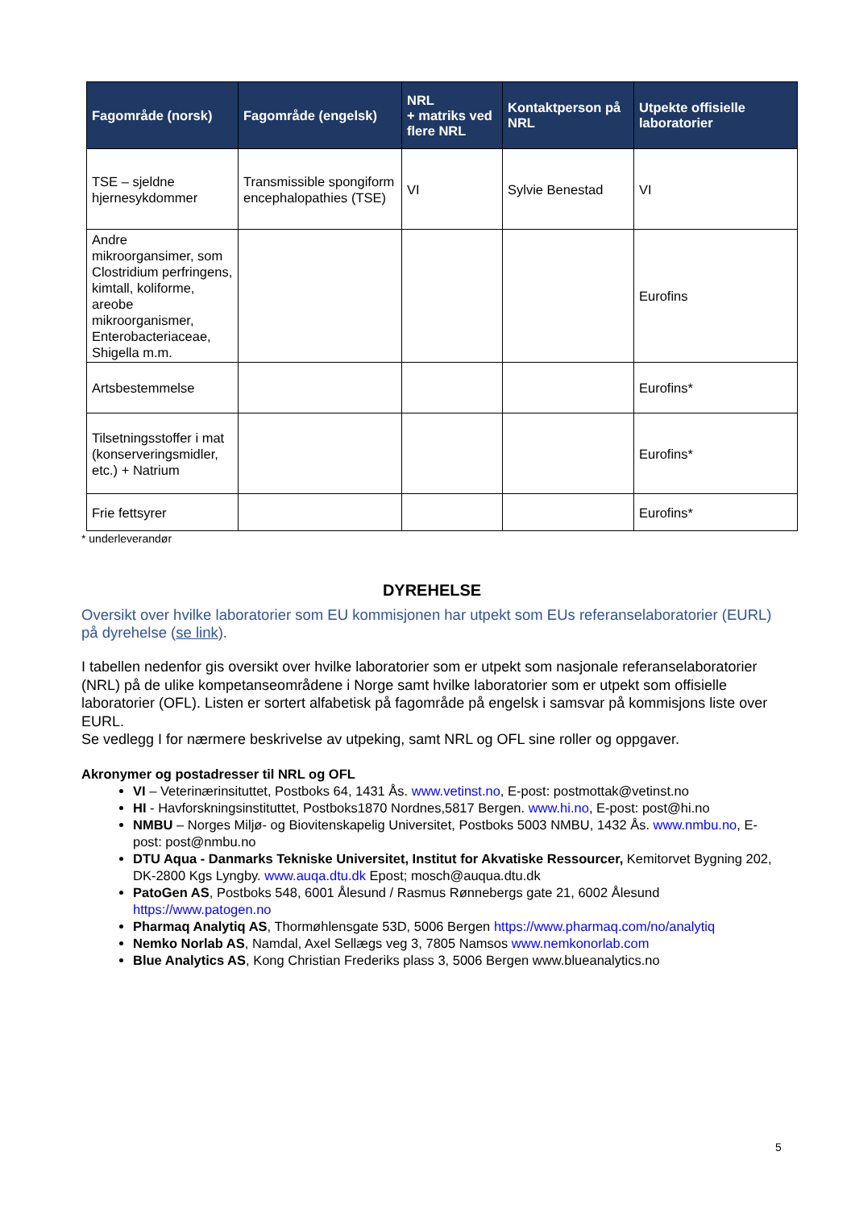| Fagområde (norsk) | Fagområde (engelsk) | NRL + matriks ved flere NRL | Kontaktperson på NRL | Utpekte offisielle laboratorier |
| --- | --- | --- | --- | --- |
| TSE – sjeldne hjernesykdommer | Transmissible spongiform encephalopathies (TSE) | VI | Sylvie Benestad | VI |
| Andre mikroorgansimer, som Clostridium perfringens, kimtall, koliforme, areobe mikroorganismer, Enterobacteriaceae, Shigella m.m. | | | | Eurofins |
| Artsbestemmelse | | | | Eurofins* |
| Tilsetningsstoffer i mat (konserveringsmidler, etc.) + Natrium | | | | Eurofins* |
| Frie fettsyrer | | | | Eurofins* |
* underleverandør
DYREHELSE
Oversikt over hvilke laboratorier som EU kommisjonen har utpekt som EUs referanselaboratorier (EURL) på dyrehelse (se link).
I tabellen nedenfor gis oversikt over hvilke laboratorier som er utpekt som nasjonale referanselaboratorier (NRL) på de ulike kompetanseområdene i Norge samt hvilke laboratorier som er utpekt som offisielle laboratorier (OFL). Listen er sortert alfabetisk på fagområde på engelsk i samsvar på kommisjons liste over EURL.
Se vedlegg I for nærmere beskrivelse av utpeking, samt NRL og OFL sine roller og oppgaver.
Akronymer og postadresser til NRL og OFL
VI – Veterinærinsituttet, Postboks 64, 1431 Ås. www.vetinst.no, E-post: postmottak@vetinst.no
HI - Havforskningsinstituttet, Postboks1870 Nordnes,5817 Bergen. www.hi.no, E-post: post@hi.no
NMBU – Norges Miljø- og Biovitenskapelig Universitet, Postboks 5003 NMBU, 1432 Ås. www.nmbu.no, E-post: post@nmbu.no
DTU Aqua - Danmarks Tekniske Universitet, Institut for Akvatiske Ressourcer, Kemitorvet Bygning 202, DK-2800 Kgs Lyngby. www.auqa.dtu.dk Epost; mosch@auqua.dtu.dk
PatoGen AS, Postboks 548, 6001 Ålesund / Rasmus Rønnebergs gate 21, 6002 Ålesund https://www.patogen.no
Pharmaq Analytiq AS, Thormøhlensgate 53D, 5006 Bergen https://www.pharmaq.com/no/analytiq
Nemko Norlab AS, Namdal, Axel Sellægs veg 3, 7805 Namsos www.nemkonorlab.com
Blue Analytics AS, Kong Christian Frederiks plass 3, 5006 Bergen www.blueanalytics.no
5